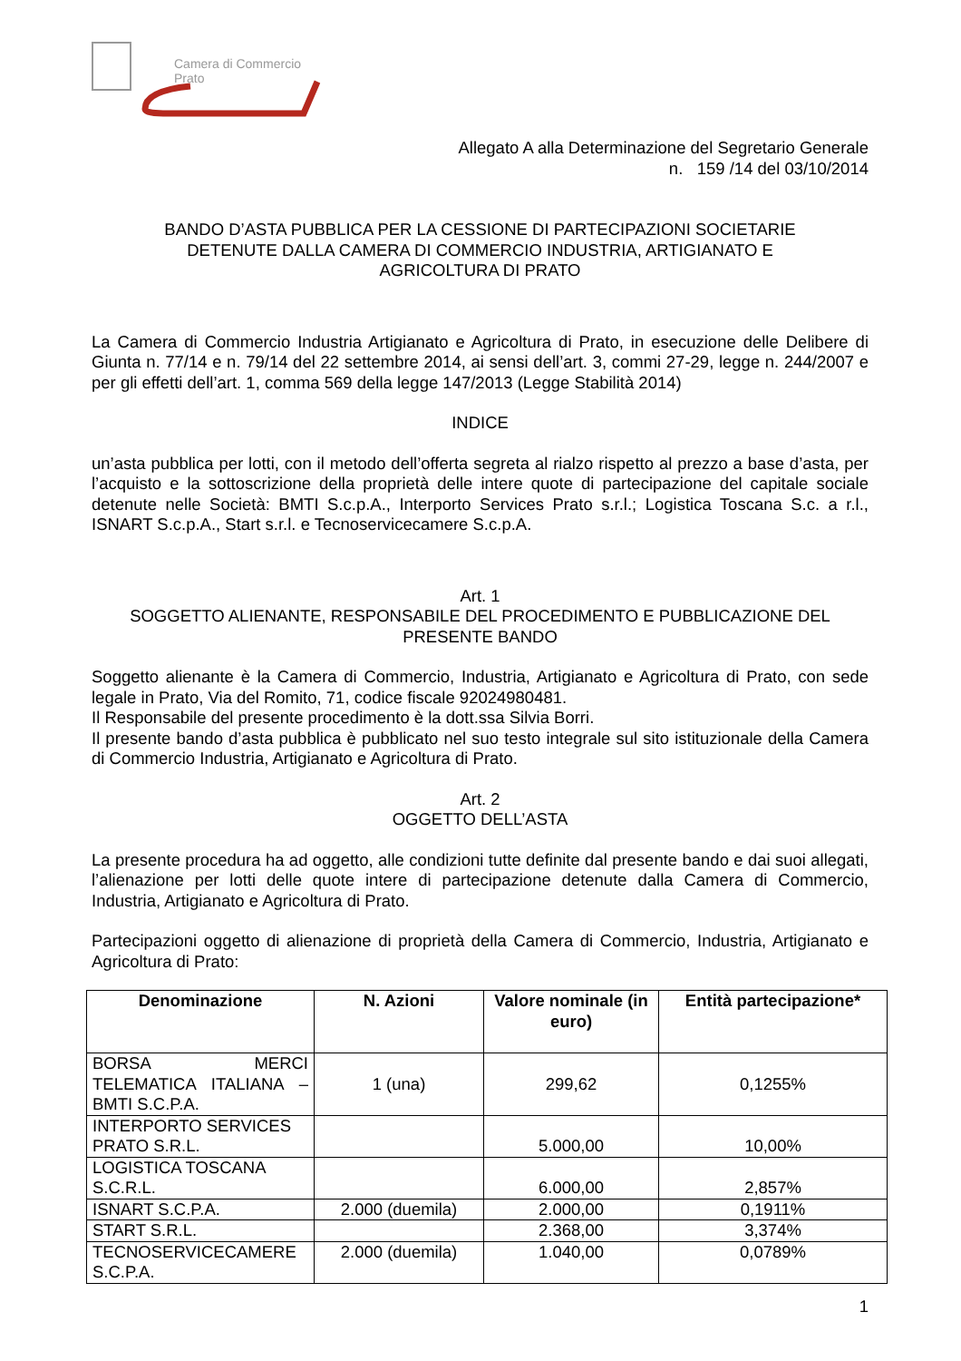Camera di Commercio
Prato
Allegato A alla Determinazione del Segretario Generale
n. 159 /14 del 03/10/2014
BANDO D’ASTA PUBBLICA PER LA CESSIONE DI PARTECIPAZIONI SOCIETARIE
DETENUTE DALLA CAMERA DI COMMERCIO INDUSTRIA, ARTIGIANATO E
AGRICOLTURA DI PRATO
La Camera di Commercio Industria Artigianato e Agricoltura di Prato, in esecuzione delle Delibere di Giunta n. 77/14 e n. 79/14 del 22 settembre 2014, ai sensi dell’art. 3, commi 27-29, legge n. 244/2007 e per gli effetti dell’art. 1, comma 569 della legge 147/2013 (Legge Stabilità 2014)
INDICE
un’asta pubblica per lotti, con il metodo dell’offerta segreta al rialzo rispetto al prezzo a base d’asta, per l’acquisto e la sottoscrizione della proprietà delle intere quote di partecipazione del capitale sociale detenute nelle Società: BMTI S.c.p.A., Interporto Services Prato s.r.l.; Logistica Toscana S.c. a r.l., ISNART S.c.p.A., Start s.r.l. e Tecnoservicecamere S.c.p.A.
Art. 1
SOGGETTO ALIENANTE, RESPONSABILE DEL PROCEDIMENTO E PUBBLICAZIONE DEL PRESENTE BANDO
Soggetto alienante è la Camera di Commercio, Industria, Artigianato e Agricoltura di Prato, con sede legale in Prato, Via del Romito, 71, codice fiscale 92024980481.
Il Responsabile del presente procedimento è la dott.ssa Silvia Borri.
Il presente bando d’asta pubblica è pubblicato nel suo testo integrale sul sito istituzionale della Camera di Commercio Industria, Artigianato e Agricoltura di Prato.
Art. 2
OGGETTO DELL’ASTA
La presente procedura ha ad oggetto, alle condizioni tutte definite dal presente bando e dai suoi allegati, l’alienazione per lotti delle quote intere di partecipazione detenute dalla Camera di Commercio, Industria, Artigianato e Agricoltura di Prato.
Partecipazioni oggetto di alienazione di proprietà della Camera di Commercio, Industria, Artigianato e Agricoltura di Prato:
| Denominazione | N. Azioni | Valore nominale (in euro) | Entità partecipazione* |
| --- | --- | --- | --- |
| BORSA MERCI TELEMATICA ITALIANA – BMTI S.C.P.A. | 1 (una) | 299,62 | 0,1255% |
| INTERPORTO SERVICES PRATO S.R.L. | | 5.000,00 | 10,00% |
| LOGISTICA TOSCANA S.C.R.L. | | 6.000,00 | 2,857% |
| ISNART S.C.P.A. | 2.000 (duemila) | 2.000,00 | 0,1911% |
| START S.R.L. | | 2.368,00 | 3,374% |
| TECNOSERVICECAMERE S.C.P.A. | 2.000 (duemila) | 1.040,00 | 0,0789% |
1